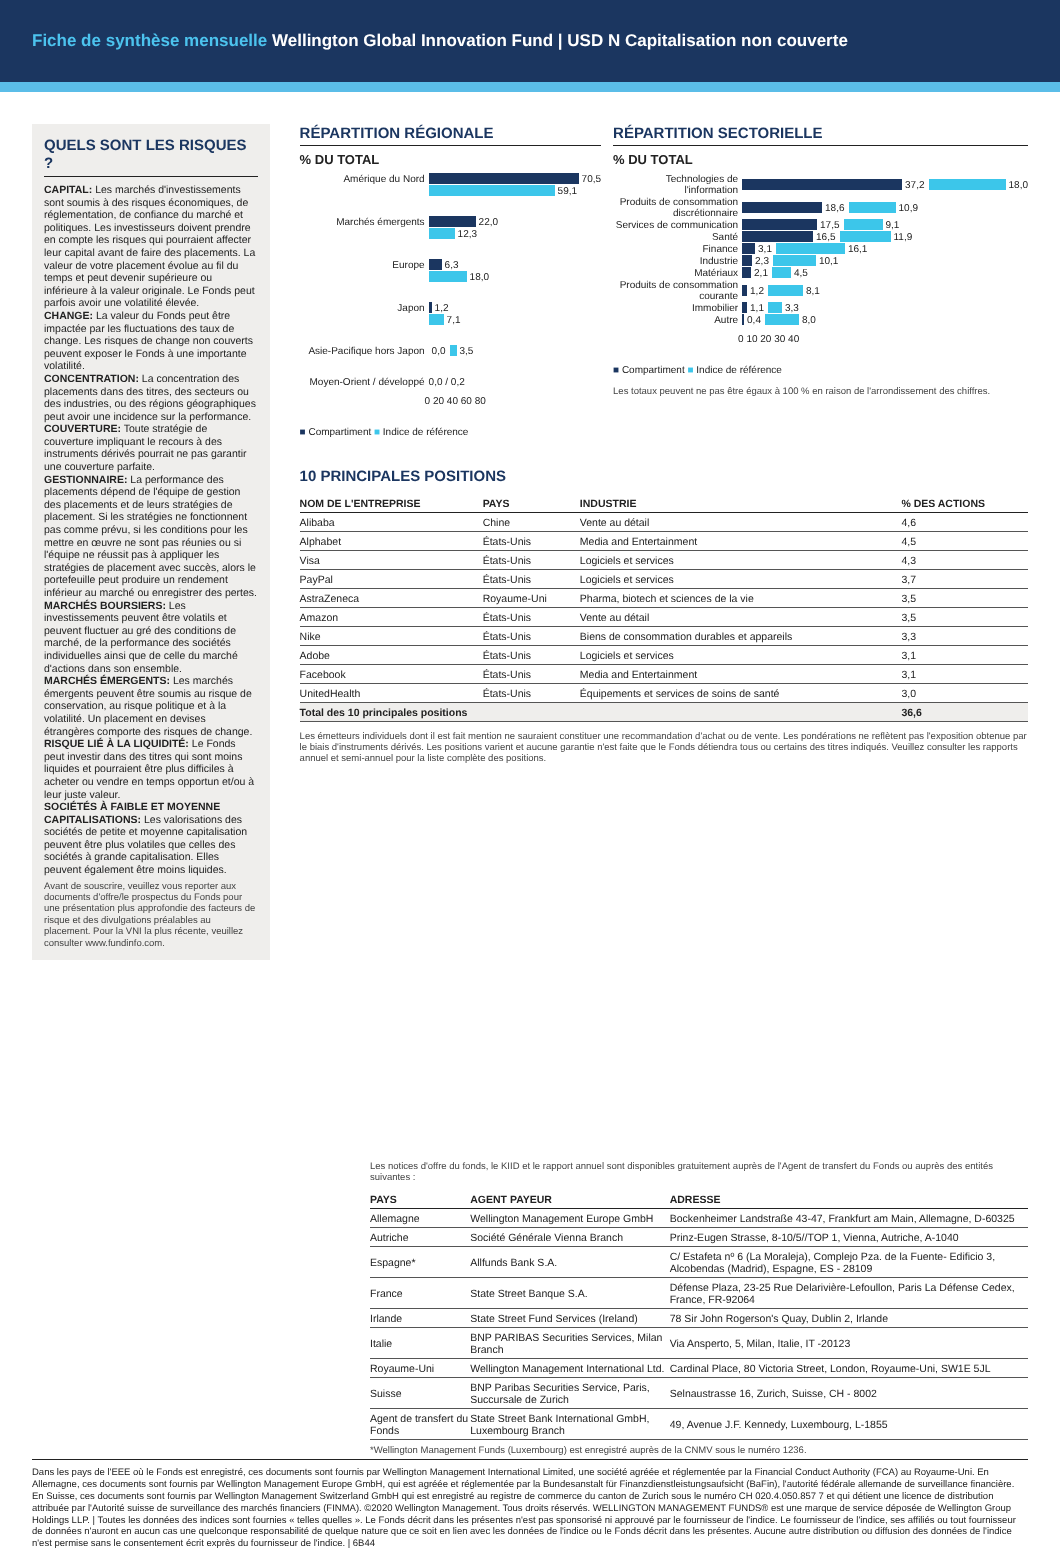Fiche de synthèse mensuelle Wellington Global Innovation Fund | USD N Capitalisation non couverte
QUELS SONT LES RISQUES ?
CAPITAL: Les marchés d'investissements sont soumis à des risques économiques, de réglementation, de confiance du marché et politiques. Les investisseurs doivent prendre en compte les risques qui pourraient affecter leur capital avant de faire des placements. La valeur de votre placement évolue au fil du temps et peut devenir supérieure ou inférieure à la valeur originale. Le Fonds peut parfois avoir une volatilité élevée.
CHANGE: La valeur du Fonds peut être impactée par les fluctuations des taux de change. Les risques de change non couverts peuvent exposer le Fonds à une importante volatilité.
CONCENTRATION: La concentration des placements dans des titres, des secteurs ou des industries, ou des régions géographiques peut avoir une incidence sur la performance.
COUVERTURE: Toute stratégie de couverture impliquant le recours à des instruments dérivés pourrait ne pas garantir une couverture parfaite.
GESTIONNAIRE: La performance des placements dépend de l'équipe de gestion des placements et de leurs stratégies de placement. Si les stratégies ne fonctionnent pas comme prévu, si les conditions pour les mettre en œuvre ne sont pas réunies ou si l'équipe ne réussit pas à appliquer les stratégies de placement avec succès, alors le portefeuille peut produire un rendement inférieur au marché ou enregistrer des pertes.
MARCHÉS BOURSIERS: Les investissements peuvent être volatils et peuvent fluctuer au gré des conditions de marché, de la performance des sociétés individuelles ainsi que de celle du marché d'actions dans son ensemble.
MARCHÉS ÉMERGENTS: Les marchés émergents peuvent être soumis au risque de conservation, au risque politique et à la volatilité. Un placement en devises étrangères comporte des risques de change.
RISQUE LIÉ À LA LIQUIDITÉ: Le Fonds peut investir dans des titres qui sont moins liquides et pourraient être plus difficiles à acheter ou vendre en temps opportun et/ou à leur juste valeur.
SOCIÉTÉS À FAIBLE ET MOYENNE CAPITALISATIONS: Les valorisations des sociétés de petite et moyenne capitalisation peuvent être plus volatiles que celles des sociétés à grande capitalisation. Elles peuvent également être moins liquides.
Avant de souscrire, veuillez vous reporter aux documents d'offre/le prospectus du Fonds pour une présentation plus approfondie des facteurs de risque et des divulgations préalables au placement. Pour la VNI la plus récente, veuillez consulter www.fundinfo.com.
RÉPARTITION RÉGIONALE
% DU TOTAL
Amérique du Nord 70,5
59,1
Marchés émergents 22,0
12,3
Europe 6,3
18,0
Japon 1,2
7,1
Asie-Pacifique hors Japon 0,0 3,5
Moyen-Orient / développé 0,0 / 0,2
0 20 40 60 80
■ Compartiment ■ Indice de référence
RÉPARTITION SECTORIELLE
% DU TOTAL
Technologies de l'information 37,2 18,0
Produits de consommation discrétionnaire 18,6 10,9
Services de communication 17,5 9,1
Santé 16,5 11,9
Finance 3,1 16,1
Industrie 2,3 10,1
Matériaux 2,1 4,5
Produits de consommation courante 1,2 8,1
Immobilier 1,1 3,3
Autre 0,4 8,0
0 10 20 30 40
■ Compartiment ■ Indice de référence
Les totaux peuvent ne pas être égaux à 100 % en raison de l'arrondissement des chiffres.
10 PRINCIPALES POSITIONS
| NOM DE L'ENTREPRISE | PAYS | INDUSTRIE | % DES ACTIONS |
| --- | --- | --- | --- |
| Alibaba | Chine | Vente au détail | 4,6 |
| Alphabet | États-Unis | Media and Entertainment | 4,5 |
| Visa | États-Unis | Logiciels et services | 4,3 |
| PayPal | États-Unis | Logiciels et services | 3,7 |
| AstraZeneca | Royaume-Uni | Pharma, biotech et sciences de la vie | 3,5 |
| Amazon | États-Unis | Vente au détail | 3,5 |
| Nike | États-Unis | Biens de consommation durables et appareils | 3,3 |
| Adobe | États-Unis | Logiciels et services | 3,1 |
| Facebook | États-Unis | Media and Entertainment | 3,1 |
| UnitedHealth | États-Unis | Équipements et services de soins de santé | 3,0 |
| Total des 10 principales positions | | | 36,6 |
Les émetteurs individuels dont il est fait mention ne sauraient constituer une recommandation d'achat ou de vente. Les pondérations ne reflètent pas l'exposition obtenue par le biais d'instruments dérivés. Les positions varient et aucune garantie n'est faite que le Fonds détiendra tous ou certains des titres indiqués. Veuillez consulter les rapports annuel et semi-annuel pour la liste complète des positions.
Les notices d'offre du fonds, le KIID et le rapport annuel sont disponibles gratuitement auprès de l'Agent de transfert du Fonds ou auprès des entités suivantes :
| PAYS | AGENT PAYEUR | ADRESSE |
| --- | --- | --- |
| Allemagne | Wellington Management Europe GmbH | Bockenheimer Landstraße 43-47, Frankfurt am Main, Allemagne, D-60325 |
| Autriche | Société Générale Vienna Branch | Prinz-Eugen Strasse, 8-10/5//TOP 1, Vienna, Autriche, A-1040 |
| Espagne* | Allfunds Bank S.A. | C/ Estafeta nº 6 (La Moraleja), Complejo Pza. de la Fuente- Edificio 3, Alcobendas (Madrid), Espagne, ES - 28109 |
| France | State Street Banque S.A. | Défense Plaza, 23-25 Rue Delarivière-Lefoullon, Paris La Défense Cedex, France, FR-92064 |
| Irlande | State Street Fund Services (Ireland) | 78 Sir John Rogerson's Quay, Dublin 2, Irlande |
| Italie | BNP PARIBAS Securities Services, Milan Branch | Via Ansperto, 5, Milan, Italie, IT -20123 |
| Royaume-Uni | Wellington Management International Ltd. | Cardinal Place, 80 Victoria Street, London, Royaume-Uni, SW1E 5JL |
| Suisse | BNP Paribas Securities Service, Paris, Succursale de Zurich | Selnaustrasse 16, Zurich, Suisse, CH - 8002 |
| Agent de transfert du Fonds | State Street Bank International GmbH, Luxembourg Branch | 49, Avenue J.F. Kennedy, Luxembourg, L-1855 |
*Wellington Management Funds (Luxembourg) est enregistré auprès de la CNMV sous le numéro 1236.
Dans les pays de l'EEE où le Fonds est enregistré, ces documents sont fournis par Wellington Management International Limited, une société agréée et réglementée par la Financial Conduct Authority (FCA) au Royaume-Uni. En Allemagne, ces documents sont fournis par Wellington Management Europe GmbH, qui est agréée et réglementée par la Bundesanstalt für Finanzdienstleistungsaufsicht (BaFin), l'autorité fédérale allemande de surveillance financière. En Suisse, ces documents sont fournis par Wellington Management Switzerland GmbH qui est enregistré au registre de commerce du canton de Zurich sous le numéro CH 020.4.050.857 7 et qui détient une licence de distribution attribuée par l'Autorité suisse de surveillance des marchés financiers (FINMA). ©2020 Wellington Management. Tous droits réservés. WELLINGTON MANAGEMENT FUNDS® est une marque de service déposée de Wellington Group Holdings LLP. | Toutes les données des indices sont fournies « telles quelles ». Le Fonds décrit dans les présentes n'est pas sponsorisé ni approuvé par le fournisseur de l'indice. Le fournisseur de l'indice, ses affiliés ou tout fournisseur de données n'auront en aucun cas une quelconque responsabilité de quelque nature que ce soit en lien avec les données de l'indice ou le Fonds décrit dans les présentes. Aucune autre distribution ou diffusion des données de l'indice n'est permise sans le consentement écrit exprès du fournisseur de l'indice. | 6B44